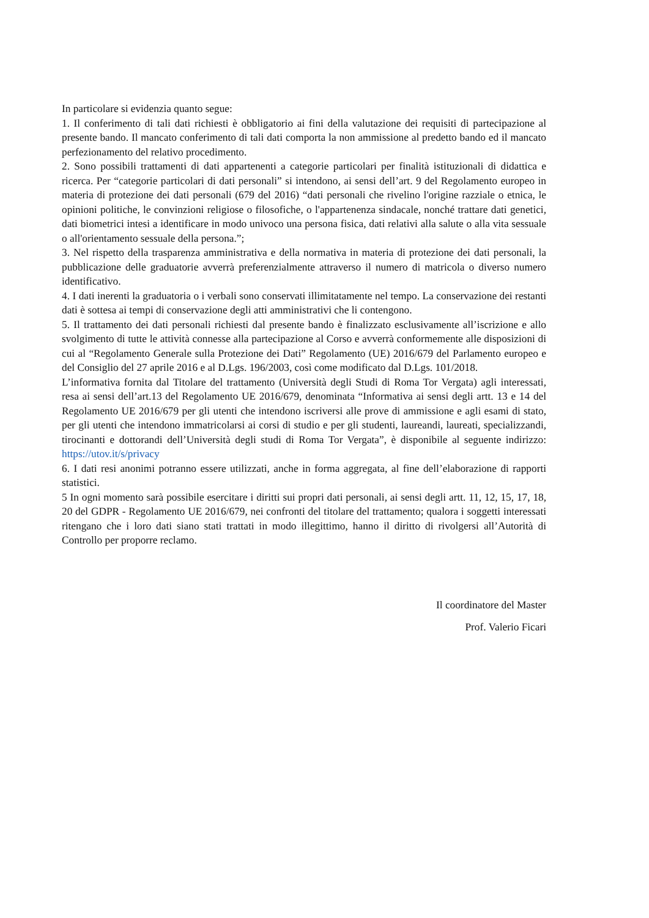In particolare si evidenzia quanto segue:
1. Il conferimento di tali dati richiesti è obbligatorio ai fini della valutazione dei requisiti di partecipazione al presente bando. Il mancato conferimento di tali dati comporta la non ammissione al predetto bando ed il mancato perfezionamento del relativo procedimento.
2. Sono possibili trattamenti di dati appartenenti a categorie particolari per finalità istituzionali di didattica e ricerca. Per “categorie particolari di dati personali” si intendono, ai sensi dell’art. 9 del Regolamento europeo in materia di protezione dei dati personali (679 del 2016) “dati personali che rivelino l'origine razziale o etnica, le opinioni politiche, le convinzioni religiose o filosofiche, o l'appartenenza sindacale, nonché trattare dati genetici, dati biometrici intesi a identificare in modo univoco una persona fisica, dati relativi alla salute o alla vita sessuale o all'orientamento sessuale della persona.”;
3. Nel rispetto della trasparenza amministrativa e della normativa in materia di protezione dei dati personali, la pubblicazione delle graduatorie avverrà preferenzialmente attraverso il numero di matricola o diverso numero identificativo.
4. I dati inerenti la graduatoria o i verbali sono conservati illimitatamente nel tempo. La conservazione dei restanti dati è sottesa ai tempi di conservazione degli atti amministrativi che li contengono.
5. Il trattamento dei dati personali richiesti dal presente bando è finalizzato esclusivamente all’iscrizione e allo svolgimento di tutte le attività connesse alla partecipazione al Corso e avverrà conformemente alle disposizioni di cui al “Regolamento Generale sulla Protezione dei Dati” Regolamento (UE) 2016/679 del Parlamento europeo e del Consiglio del 27 aprile 2016 e al D.Lgs. 196/2003, così come modificato dal D.Lgs. 101/2018.
L’informativa fornita dal Titolare del trattamento (Università degli Studi di Roma Tor Vergata) agli interessati, resa ai sensi dell’art.13 del Regolamento UE 2016/679, denominata “Informativa ai sensi degli artt. 13 e 14 del Regolamento UE 2016/679 per gli utenti che intendono iscriversi alle prove di ammissione e agli esami di stato, per gli utenti che intendono immatricolarsi ai corsi di studio e per gli studenti, laureandi, laureati, specializzandi, tirocinanti e dottorandi dell’Università degli studi di Roma Tor Vergata”, è disponibile al seguente indirizzo: https://utov.it/s/privacy
6. I dati resi anonimi potranno essere utilizzati, anche in forma aggregata, al fine dell’elaborazione di rapporti statistici.
5 In ogni momento sarà possibile esercitare i diritti sui propri dati personali, ai sensi degli artt. 11, 12, 15, 17, 18, 20 del GDPR - Regolamento UE 2016/679, nei confronti del titolare del trattamento; qualora i soggetti interessati ritengano che i loro dati siano stati trattati in modo illegittimo, hanno il diritto di rivolgersi all’Autorità di Controllo per proporre reclamo.
Il coordinatore del Master
Prof. Valerio Ficari